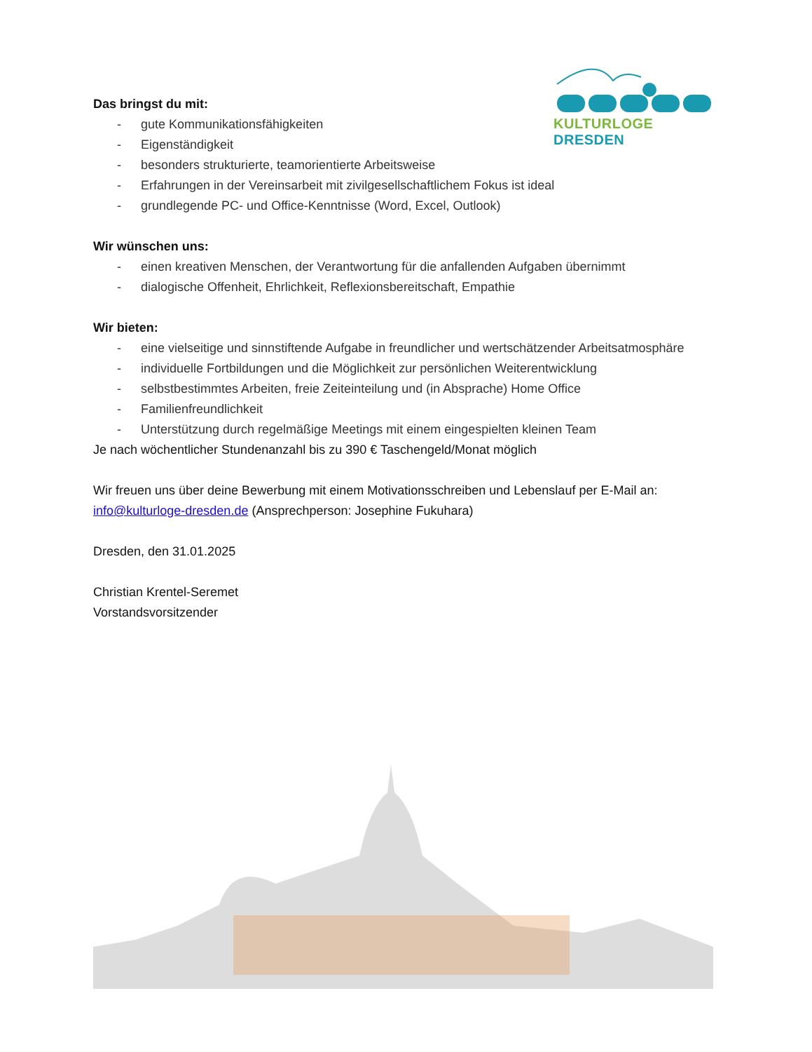KULTURLOGE DRESDEN
Das bringst du mit:
- gute Kommunikationsfähigkeiten
- Eigenständigkeit
- besonders strukturierte, teamorientierte Arbeitsweise
- Erfahrungen in der Vereinsarbeit mit zivilgesellschaftlichem Fokus ist ideal
- grundlegende PC- und Office-Kenntnisse (Word, Excel, Outlook)
Wir wünschen uns:
- einen kreativen Menschen, der Verantwortung für die anfallenden Aufgaben übernimmt
- dialogische Offenheit, Ehrlichkeit, Reflexionsbereitschaft, Empathie
Wir bieten:
- eine vielseitige und sinnstiftende Aufgabe in freundlicher und wertschätzender Arbeitsatmosphäre
- individuelle Fortbildungen und die Möglichkeit zur persönlichen Weiterentwicklung
- selbstbestimmtes Arbeiten, freie Zeiteinteilung und (in Absprache) Home Office
- Familienfreundlichkeit
- Unterstützung durch regelmäßige Meetings mit einem eingespielten kleinen Team
Je nach wöchentlicher Stundenanzahl bis zu 390 € Taschengeld/Monat möglich
Wir freuen uns über deine Bewerbung mit einem Motivationsschreiben und Lebenslauf per E-Mail an: info@kulturloge-dresden.de (Ansprechperson: Josephine Fukuhara)
Dresden, den 31.01.2025
Christian Krentel-Seremet
Vorstandsvorsitzender